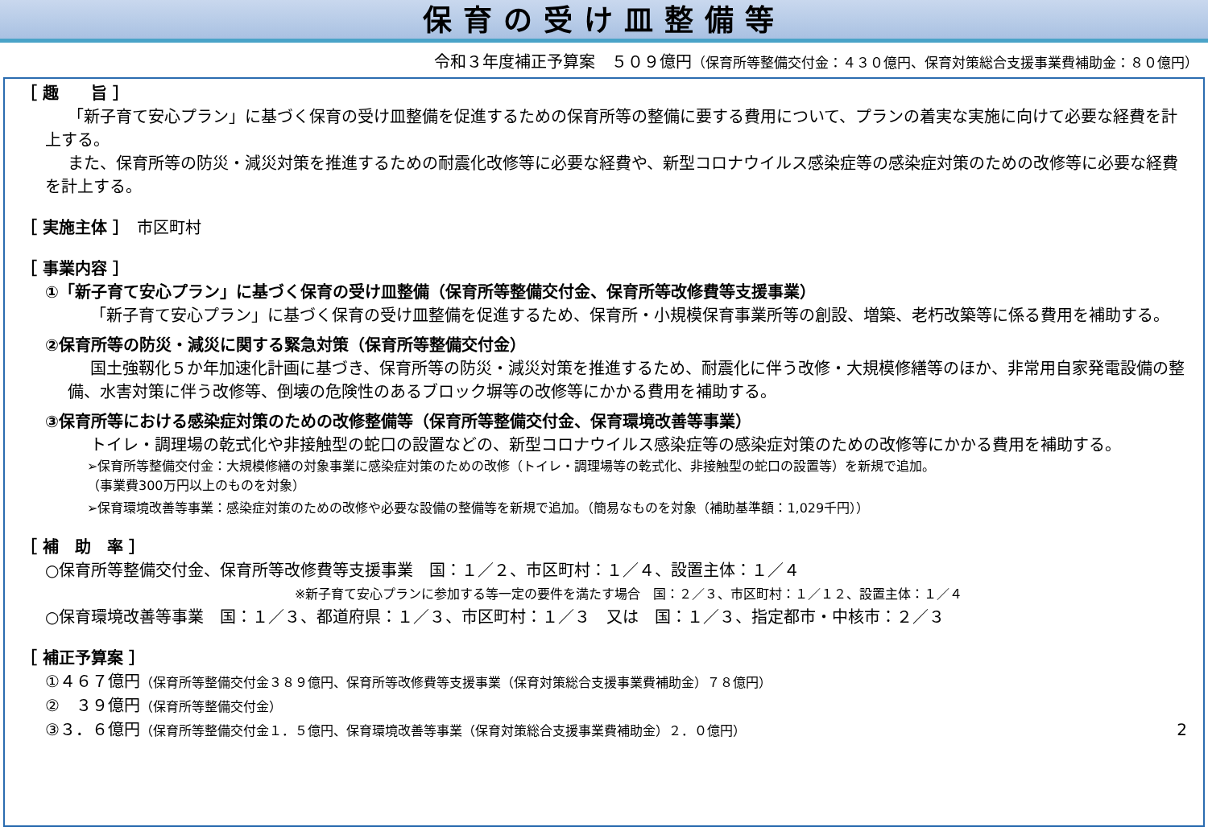保育の受け皿整備等
令和３年度補正予算案　５０９億円（保育所等整備交付金：４３０億円、保育対策総合支援事業費補助金：８０億円）
［ 趣　　旨 ］
「新子育て安心プラン」に基づく保育の受け皿整備を促進するための保育所等の整備に要する費用について、プランの着実な実施に向けて必要な経費を計上する。
また、保育所等の防災・減災対策を推進するための耐震化改修等に必要な経費や、新型コロナウイルス感染症等の感染症対策のための改修等に必要な経費を計上する。
［ 実施主体 ］　市区町村
［ 事業内容 ］
①「新子育て安心プラン」に基づく保育の受け皿整備（保育所等整備交付金、保育所等改修費等支援事業）
「新子育て安心プラン」に基づく保育の受け皿整備を促進するため、保育所・小規模保育事業所等の創設、増築、老朽改築等に係る費用を補助する。
②保育所等の防災・減災に関する緊急対策（保育所等整備交付金）
国土強靱化５か年加速化計画に基づき、保育所等の防災・減災対策を推進するため、耐震化に伴う改修・大規模修繕等のほか、非常用自家発電設備の整備、水害対策に伴う改修等、倒壊の危険性のあるブロック塀等の改修等にかかる費用を補助する。
③保育所等における感染症対策のための改修整備等（保育所等整備交付金、保育環境改善等事業）
トイレ・調理場の乾式化や非接触型の蛇口の設置などの、新型コロナウイルス感染症等の感染症対策のための改修等にかかる費用を補助する。
➢保育所等整備交付金：大規模修繕の対象事業に感染症対策のための改修（トイレ・調理場等の乾式化、非接触型の蛇口の設置等）を新規で追加。
（事業費300万円以上のものを対象）
➢保育環境改善等事業：感染症対策のための改修や必要な設備の整備等を新規で追加。（簡易なものを対象（補助基準額：1,029千円））
［ 補　助　率 ］
○保育所等整備交付金、保育所等改修費等支援事業　国：１／２、市区町村：１／４、設置主体：１／４
※新子育て安心プランに参加する等一定の要件を満たす場合　国：２／３、市区町村：１／１２、設置主体：１／４
○保育環境改善等事業　国：１／３、都道府県：１／３、市区町村：１／３　又は　国：１／３、指定都市・中核市：２／３
［ 補正予算案 ］
①４６７億円（保育所等整備交付金３８９億円、保育所等改修費等支援事業（保育対策総合支援事業費補助金）７８億円）
②　３９億円（保育所等整備交付金）
③３．６億円（保育所等整備交付金１．５億円、保育環境改善等事業（保育対策総合支援事業費補助金）２．０億円） 2